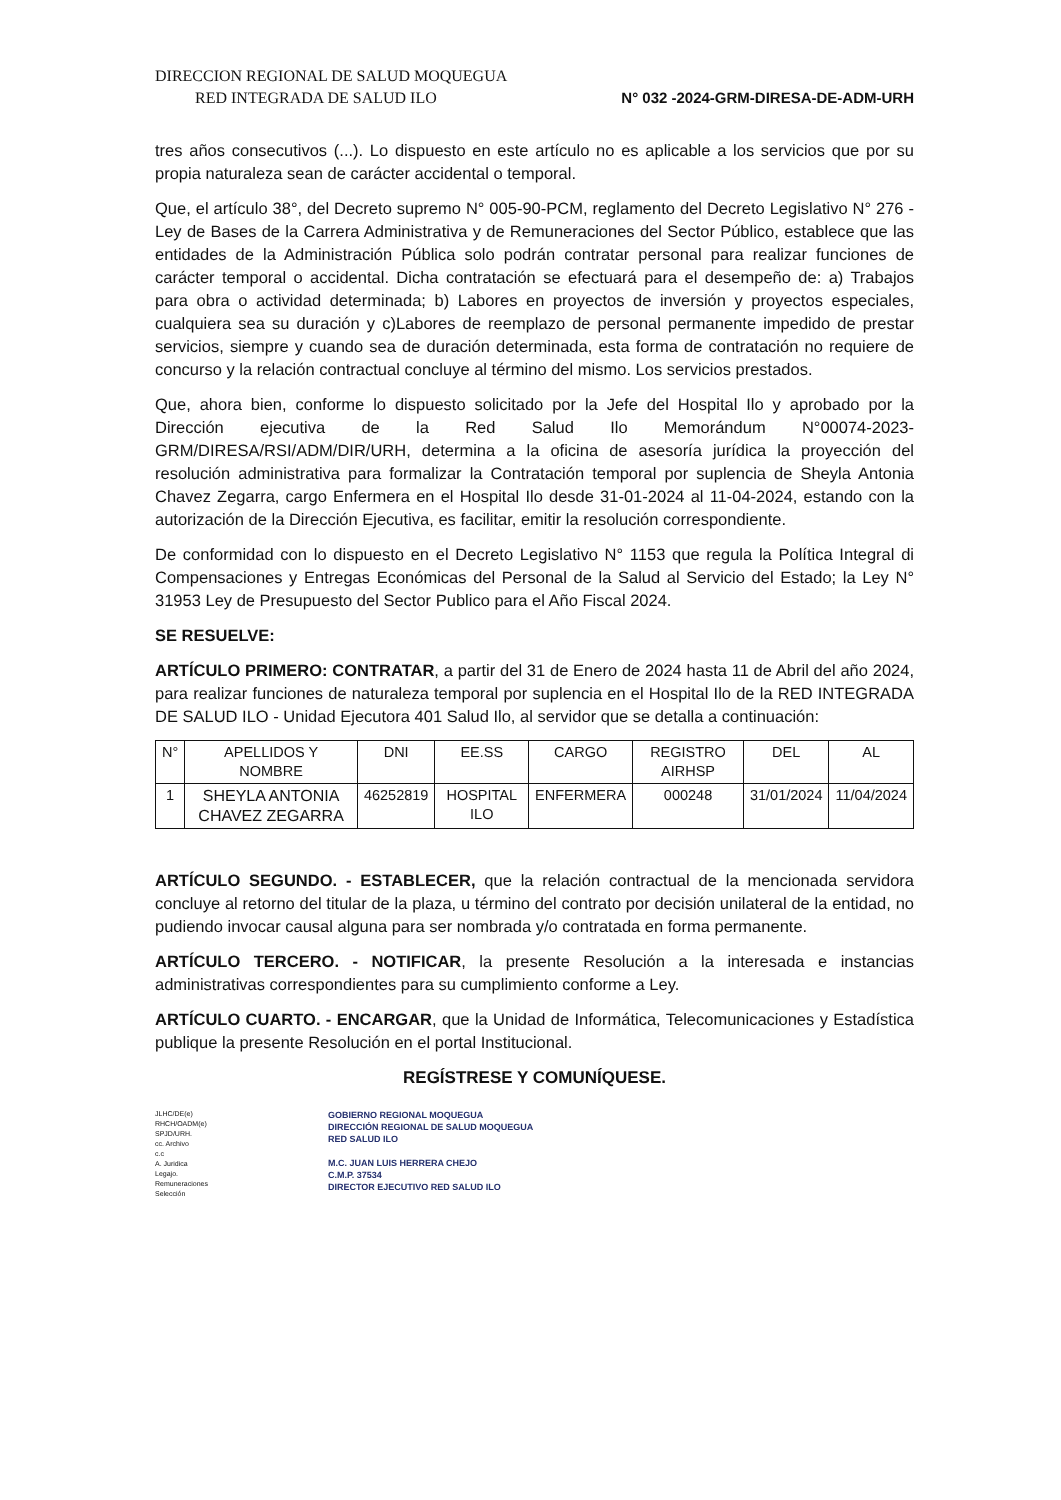DIRECCION REGIONAL DE SALUD MOQUEGUA
RED INTEGRADA DE SALUD ILO
N° 032 -2024-GRM-DIRESA-DE-ADM-URH
tres años consecutivos (...). Lo dispuesto en este artículo no es aplicable a los servicios que por su propia naturaleza sean de carácter accidental o temporal.
Que, el artículo 38°, del Decreto supremo N° 005-90-PCM, reglamento del Decreto Legislativo N° 276 -Ley de Bases de la Carrera Administrativa y de Remuneraciones del Sector Público, establece que las entidades de la Administración Pública solo podrán contratar personal para realizar funciones de carácter temporal o accidental. Dicha contratación se efectuará para el desempeño de: a) Trabajos para obra o actividad determinada; b) Labores en proyectos de inversión y proyectos especiales, cualquiera sea su duración y c)Labores de reemplazo de personal permanente impedido de prestar servicios, siempre y cuando sea de duración determinada, esta forma de contratación no requiere de concurso y la relación contractual concluye al término del mismo. Los servicios prestados.
Que, ahora bien, conforme lo dispuesto solicitado por la Jefe del Hospital Ilo y aprobado por la Dirección ejecutiva de la Red Salud Ilo Memorándum N°00074-2023-GRM/DIRESA/RSI/ADM/DIR/URH, determina a la oficina de asesoría jurídica la proyección del resolución administrativa para formalizar la Contratación temporal por suplencia de Sheyla Antonia Chavez Zegarra, cargo Enfermera en el Hospital Ilo desde 31-01-2024 al 11-04-2024, estando con la autorización de la Dirección Ejecutiva, es facilitar, emitir la resolución correspondiente.
De conformidad con lo dispuesto en el Decreto Legislativo N° 1153 que regula la Política Integral di Compensaciones y Entregas Económicas del Personal de la Salud al Servicio del Estado; la Ley N° 31953 Ley de Presupuesto del Sector Publico para el Año Fiscal 2024.
SE RESUELVE:
ARTÍCULO PRIMERO: CONTRATAR, a partir del 31 de Enero de 2024 hasta 11 de Abril del año 2024, para realizar funciones de naturaleza temporal por suplencia en el Hospital Ilo de la RED INTEGRADA DE SALUD ILO - Unidad Ejecutora 401 Salud Ilo, al servidor que se detalla a continuación:
| N° | APELLIDOS Y NOMBRE | DNI | EE.SS | CARGO | REGISTRO AIRHSP | DEL | AL |
| --- | --- | --- | --- | --- | --- | --- | --- |
| 1 | SHEYLA ANTONIA CHAVEZ ZEGARRA | 46252819 | HOSPITAL ILO | ENFERMERA | 000248 | 31/01/2024 | 11/04/2024 |
ARTÍCULO SEGUNDO. - ESTABLECER, que la relación contractual de la mencionada servidora concluye al retorno del titular de la plaza, u término del contrato por decisión unilateral de la entidad, no pudiendo invocar causal alguna para ser nombrada y/o contratada en forma permanente.
ARTÍCULO TERCERO. - NOTIFICAR, la presente Resolución a la interesada e instancias administrativas correspondientes para su cumplimiento conforme a Ley.
ARTÍCULO CUARTO. - ENCARGAR, que la Unidad de Informática, Telecomunicaciones y Estadística publique la presente Resolución en el portal Institucional.
REGÍSTRESE Y COMUNÍQUESE.
JLHC/DE(e)
RHCH/OADM(e)
SPJD/URH.
cc. Archivo
c.c
A. Juridica
Legajo.
Remuneraciones
Selección
GOBIERNO REGIONAL MOQUEGUA
DIRECCIÓN REGIONAL DE SALUD MOQUEGUA
RED SALUD ILO
M.C. JUAN LUIS HERRERA CHEJO
C.M.P. 37534
DIRECTOR EJECUTIVO RED SALUD ILO